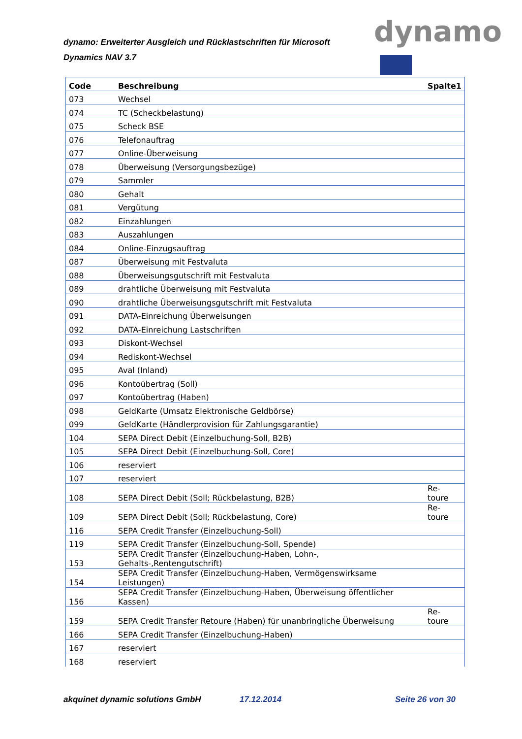dynamo: Erweiterter Ausgleich und Rücklastschriften für Microsoft Dynamics NAV 3.7
dynamo
| Code | Beschreibung | Spalte1 |
| --- | --- | --- |
| 073 | Wechsel | |
| 074 | TC (Scheckbelastung) | |
| 075 | Scheck BSE | |
| 076 | Telefonauftrag | |
| 077 | Online-Überweisung | |
| 078 | Überweisung (Versorgungsbezüge) | |
| 079 | Sammler | |
| 080 | Gehalt | |
| 081 | Vergütung | |
| 082 | Einzahlungen | |
| 083 | Auszahlungen | |
| 084 | Online-Einzugsauftrag | |
| 087 | Überweisung mit Festvaluta | |
| 088 | Überweisungsgutschrift mit Festvaluta | |
| 089 | drahtliche Überweisung mit Festvaluta | |
| 090 | drahtliche Überweisungsgutschrift mit Festvaluta | |
| 091 | DATA-Einreichung Überweisungen | |
| 092 | DATA-Einreichung Lastschriften | |
| 093 | Diskont-Wechsel | |
| 094 | Rediskont-Wechsel | |
| 095 | Aval (Inland) | |
| 096 | Kontoübertrag (Soll) | |
| 097 | Kontoübertrag (Haben) | |
| 098 | GeldKarte (Umsatz Elektronische Geldbörse) | |
| 099 | GeldKarte (Händlerprovision für Zahlungsgarantie) | |
| 104 | SEPA Direct Debit (Einzelbuchung-Soll, B2B) | |
| 105 | SEPA Direct Debit (Einzelbuchung-Soll, Core) | |
| 106 | reserviert | |
| 107 | reserviert | |
| 108 | SEPA Direct Debit (Soll; Rückbelastung, B2B) | Re- toure |
| 109 | SEPA Direct Debit (Soll; Rückbelastung, Core) | Re- toure |
| 116 | SEPA Credit Transfer (Einzelbuchung-Soll) | |
| 119 | SEPA Credit Transfer (Einzelbuchung-Soll, Spende) | |
| 153 | SEPA Credit Transfer (Einzelbuchung-Haben, Lohn-, Gehalts-,Rentengutschrift) | |
| 154 | SEPA Credit Transfer (Einzelbuchung-Haben, Vermögenswirksame Leistungen) | |
| 156 | SEPA Credit Transfer (Einzelbuchung-Haben, Überweisung öffentlicher Kassen) | |
| 159 | SEPA Credit Transfer Retoure (Haben) für unanbringliche Überweisung | Re- toure |
| 166 | SEPA Credit Transfer (Einzelbuchung-Haben) | |
| 167 | reserviert | |
| 168 | reserviert | |
akquinet dynamic solutions GmbH
17.12.2014 Seite 26 von 30